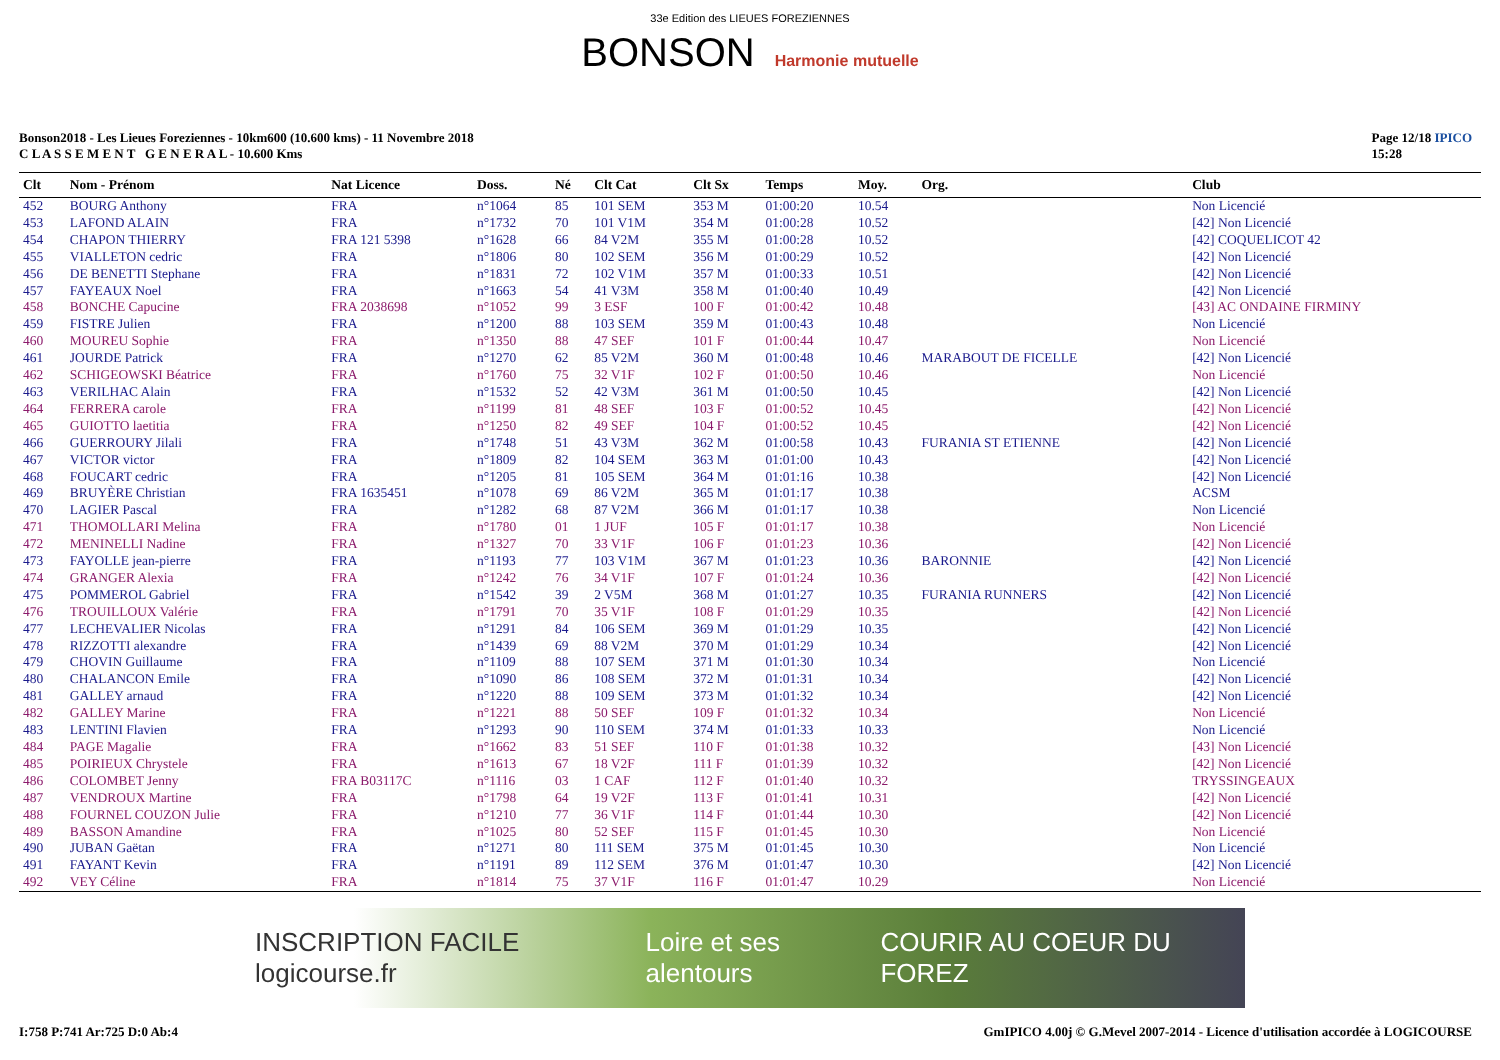33e Edition des LIEUES FOREZIENNES
BONSON Harmonie mutuelle
Bonson2018 - Les Lieues Foreziennes - 10km600 (10.600 kms) - 11 Novembre 2018
C L A S S E M E N T G E N E R A L - 10.600 Kms
Page 12/18 IPICO
15:28
| Clt | Nom - Prénom | Nat Licence | Doss. | Né | Clt Cat | Clt Sx | Temps | Moy. | Org. | Club |
| --- | --- | --- | --- | --- | --- | --- | --- | --- | --- | --- |
| 452 | BOURG Anthony | FRA | n°1064 | 85 | 101 SEM | 353 M | 01:00:20 | 10.54 | | Non Licencié |
| 453 | LAFOND ALAIN | FRA | n°1732 | 70 | 101 V1M | 354 M | 01:00:28 | 10.52 | | [42] Non Licencié |
| 454 | CHAPON THIERRY | FRA 121 5398 | n°1628 | 66 | 84 V2M | 355 M | 01:00:28 | 10.52 | | [42] COQUELICOT 42 |
| 455 | VIALLETON cedric | FRA | n°1806 | 80 | 102 SEM | 356 M | 01:00:29 | 10.52 | | [42] Non Licencié |
| 456 | DE BENETTI Stephane | FRA | n°1831 | 72 | 102 V1M | 357 M | 01:00:33 | 10.51 | | [42] Non Licencié |
| 457 | FAYEAUX Noel | FRA | n°1663 | 54 | 41 V3M | 358 M | 01:00:40 | 10.49 | | [42] Non Licencié |
| 458 | BONCHE Capucine | FRA 2038698 | n°1052 | 99 | 3 ESF | 100 F | 01:00:42 | 10.48 | | [43] AC ONDAINE FIRMINY |
| 459 | FISTRE Julien | FRA | n°1200 | 88 | 103 SEM | 359 M | 01:00:43 | 10.48 | | Non Licencié |
| 460 | MOUREU Sophie | FRA | n°1350 | 88 | 47 SEF | 101 F | 01:00:44 | 10.47 | | Non Licencié |
| 461 | JOURDE Patrick | FRA | n°1270 | 62 | 85 V2M | 360 M | 01:00:48 | 10.46 | MARABOUT DE FICELLE | [42] Non Licencié |
| 462 | SCHIGEOWSKI Béatrice | FRA | n°1760 | 75 | 32 V1F | 102 F | 01:00:50 | 10.46 | | Non Licencié |
| 463 | VERILHAC Alain | FRA | n°1532 | 52 | 42 V3M | 361 M | 01:00:50 | 10.45 | | [42] Non Licencié |
| 464 | FERRERA carole | FRA | n°1199 | 81 | 48 SEF | 103 F | 01:00:52 | 10.45 | | [42] Non Licencié |
| 465 | GUIOTTO laetitia | FRA | n°1250 | 82 | 49 SEF | 104 F | 01:00:52 | 10.45 | | [42] Non Licencié |
| 466 | GUERROURY Jilali | FRA | n°1748 | 51 | 43 V3M | 362 M | 01:00:58 | 10.43 | FURANIA ST ETIENNE | [42] Non Licencié |
| 467 | VICTOR victor | FRA | n°1809 | 82 | 104 SEM | 363 M | 01:01:00 | 10.43 | | [42] Non Licencié |
| 468 | FOUCART cedric | FRA | n°1205 | 81 | 105 SEM | 364 M | 01:01:16 | 10.38 | | [42] Non Licencié |
| 469 | BRUYÈRE Christian | FRA 1635451 | n°1078 | 69 | 86 V2M | 365 M | 01:01:17 | 10.38 | | ACSM |
| 470 | LAGIER Pascal | FRA | n°1282 | 68 | 87 V2M | 366 M | 01:01:17 | 10.38 | | Non Licencié |
| 471 | THOMOLLARI Melina | FRA | n°1780 | 01 | 1 JUF | 105 F | 01:01:17 | 10.38 | | Non Licencié |
| 472 | MENINELLI Nadine | FRA | n°1327 | 70 | 33 V1F | 106 F | 01:01:23 | 10.36 | | [42] Non Licencié |
| 473 | FAYOLLE jean-pierre | FRA | n°1193 | 77 | 103 V1M | 367 M | 01:01:23 | 10.36 | BARONNIE | [42] Non Licencié |
| 474 | GRANGER Alexia | FRA | n°1242 | 76 | 34 V1F | 107 F | 01:01:24 | 10.36 | | [42] Non Licencié |
| 475 | POMMEROL Gabriel | FRA | n°1542 | 39 | 2 V5M | 368 M | 01:01:27 | 10.35 | FURANIA RUNNERS | [42] Non Licencié |
| 476 | TROUILLOUX Valérie | FRA | n°1791 | 70 | 35 V1F | 108 F | 01:01:29 | 10.35 | | [42] Non Licencié |
| 477 | LECHEVALIER Nicolas | FRA | n°1291 | 84 | 106 SEM | 369 M | 01:01:29 | 10.35 | | [42] Non Licencié |
| 478 | RIZZOTTI alexandre | FRA | n°1439 | 69 | 88 V2M | 370 M | 01:01:29 | 10.34 | | [42] Non Licencié |
| 479 | CHOVIN Guillaume | FRA | n°1109 | 88 | 107 SEM | 371 M | 01:01:30 | 10.34 | | Non Licencié |
| 480 | CHALANCON Emile | FRA | n°1090 | 86 | 108 SEM | 372 M | 01:01:31 | 10.34 | | [42] Non Licencié |
| 481 | GALLEY arnaud | FRA | n°1220 | 88 | 109 SEM | 373 M | 01:01:32 | 10.34 | | [42] Non Licencié |
| 482 | GALLEY Marine | FRA | n°1221 | 88 | 50 SEF | 109 F | 01:01:32 | 10.34 | | Non Licencié |
| 483 | LENTINI Flavien | FRA | n°1293 | 90 | 110 SEM | 374 M | 01:01:33 | 10.33 | | Non Licencié |
| 484 | PAGE Magalie | FRA | n°1662 | 83 | 51 SEF | 110 F | 01:01:38 | 10.32 | | [43] Non Licencié |
| 485 | POIRIEUX Chrystele | FRA | n°1613 | 67 | 18 V2F | 111 F | 01:01:39 | 10.32 | | [42] Non Licencié |
| 486 | COLOMBET Jenny | FRA B03117C | n°1116 | 03 | 1 CAF | 112 F | 01:01:40 | 10.32 | | TRYSSINGEAUX |
| 487 | VENDROUX Martine | FRA | n°1798 | 64 | 19 V2F | 113 F | 01:01:41 | 10.31 | | [42] Non Licencié |
| 488 | FOURNEL COUZON Julie | FRA | n°1210 | 77 | 36 V1F | 114 F | 01:01:44 | 10.30 | | [42] Non Licencié |
| 489 | BASSON Amandine | FRA | n°1025 | 80 | 52 SEF | 115 F | 01:01:45 | 10.30 | | Non Licencié |
| 490 | JUBAN Gaëtan | FRA | n°1271 | 80 | 111 SEM | 375 M | 01:01:45 | 10.30 | | Non Licencié |
| 491 | FAYANT Kevin | FRA | n°1191 | 89 | 112 SEM | 376 M | 01:01:47 | 10.30 | | [42] Non Licencié |
| 492 | VEY Céline | FRA | n°1814 | 75 | 37 V1F | 116 F | 01:01:47 | 10.29 | | Non Licencié |
INSCRIPTION FACILE logicourse.fr Loire et ses alentours COURIR AU COEUR DU FOREZ
I:758 P:741 Ar:725 D:0 Ab:4 GmIPICO 4.00j © G.Mevel 2007-2014 - Licence d'utilisation accordée à LOGICOURSE